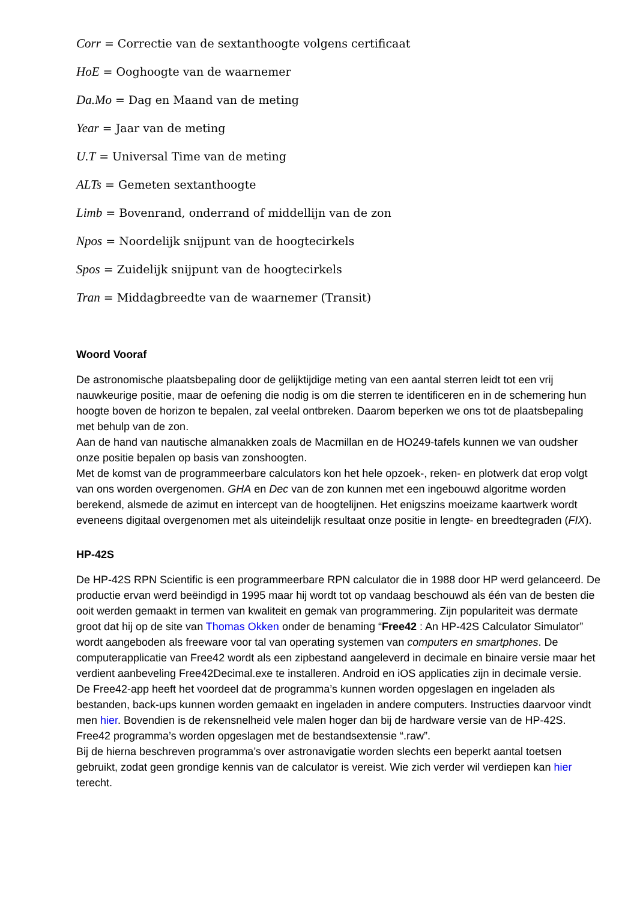Corr = Correctie van de sextanthoogte volgens certificaat
HoE = Ooghoogte van de waarnemer
Da.Mo = Dag en Maand van de meting
Year = Jaar van de meting
U.T = Universal Time van de meting
ALTs = Gemeten sextanthoogte
Limb = Bovenrand, onderrand of middellijn van de zon
Npos = Noordelijk snijpunt van de hoogtecirkels
Spos = Zuidelijk snijpunt van de hoogtecirkels
Tran = Middagbreedte van de waarnemer (Transit)
Woord Vooraf
De astronomische plaatsbepaling door de gelijktijdige meting van een aantal sterren leidt tot een vrij nauwkeurige positie, maar de oefening die nodig is om die sterren te identificeren en in de schemering hun hoogte boven de horizon te bepalen, zal veelal ontbreken. Daarom beperken we ons tot de plaatsbepaling met behulp van de zon.
Aan de hand van nautische almanakken zoals de Macmillan en de HO249-tafels kunnen we van oudsher onze positie bepalen op basis van zonshoogten.
Met de komst van de programmeerbare calculators kon het hele opzoek-, reken- en plotwerk dat erop volgt van ons worden overgenomen. GHA en Dec van de zon kunnen met een ingebouwd algoritme worden berekend, alsmede de azimut en intercept van de hoogtelijnen. Het enigszins moeizame kaartwerk wordt eveneens digitaal overgenomen met als uiteindelijk resultaat onze positie in lengte- en breedtegraden (FIX).
HP-42S
De HP-42S RPN Scientific is een programmeerbare RPN calculator die in 1988 door HP werd gelanceerd. De productie ervan werd beëindigd in 1995 maar hij wordt tot op vandaag beschouwd als één van de besten die ooit werden gemaakt in termen van kwaliteit en gemak van programmering. Zijn populariteit was dermate groot dat hij op de site van Thomas Okken onder de benaming “Free42 : An HP-42S Calculator Simulator” wordt aangeboden als freeware voor tal van operating systemen van computers en smartphones. De computerapplicatie van Free42 wordt als een zipbestand aangeleverd in decimale en binaire versie maar het verdient aanbeveling Free42Decimal.exe te installeren. Android en iOS applicaties zijn in decimale versie.
De Free42-app heeft het voordeel dat de programma’s kunnen worden opgeslagen en ingeladen als bestanden, back-ups kunnen worden gemaakt en ingeladen in andere computers. Instructies daarvoor vindt men hier. Bovendien is de rekensnelheid vele malen hoger dan bij de hardware versie van de HP-42S.
Free42 programma’s worden opgeslagen met de bestandsextensie “.raw”.
Bij de hierna beschreven programma’s over astronavigatie worden slechts een beperkt aantal toetsen gebruikt, zodat geen grondige kennis van de calculator is vereist. Wie zich verder wil verdiepen kan hier terecht.